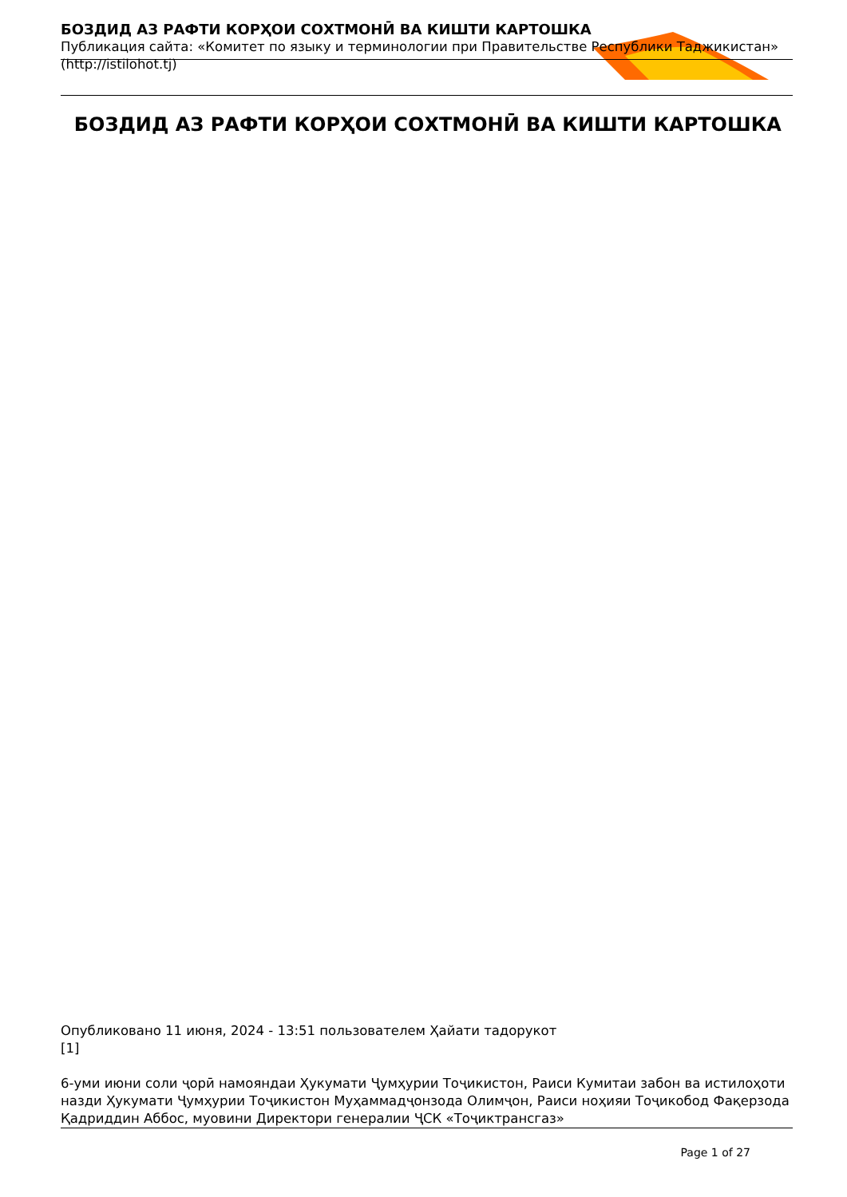БОЗДИД АЗ РАФТИ КОРҲОИ СОХТМОНӢ ВА КИШТИ КАРТОШКА
Публикация сайта: «Комитет по языку и терминологии при Правительстве Республики Таджикистан» (http://istilohot.tj)
БОЗДИД АЗ РАФТИ КОРҲОИ СОХТМОНӢ ВА КИШТИ КАРТОШКА
Опубликовано 11 июня, 2024 - 13:51 пользователем Ҳайати тадорукот
[1]
6-уми июни соли ҷорӣ намояндаи Ҳукумати Ҷумҳурии Тоҷикистон, Раиси Кумитаи забон ва истилоҳоти назди Ҳукумати Ҷумҳурии Тоҷикистон Муҳаммадҷонзода Олимҷон, Раиси ноҳияи Тоҷикобод Фақерзода Қадриддин Аббос, муовини Директори генералии ҶСК «Тоҷиктрансгаз»
Page 1 of 27